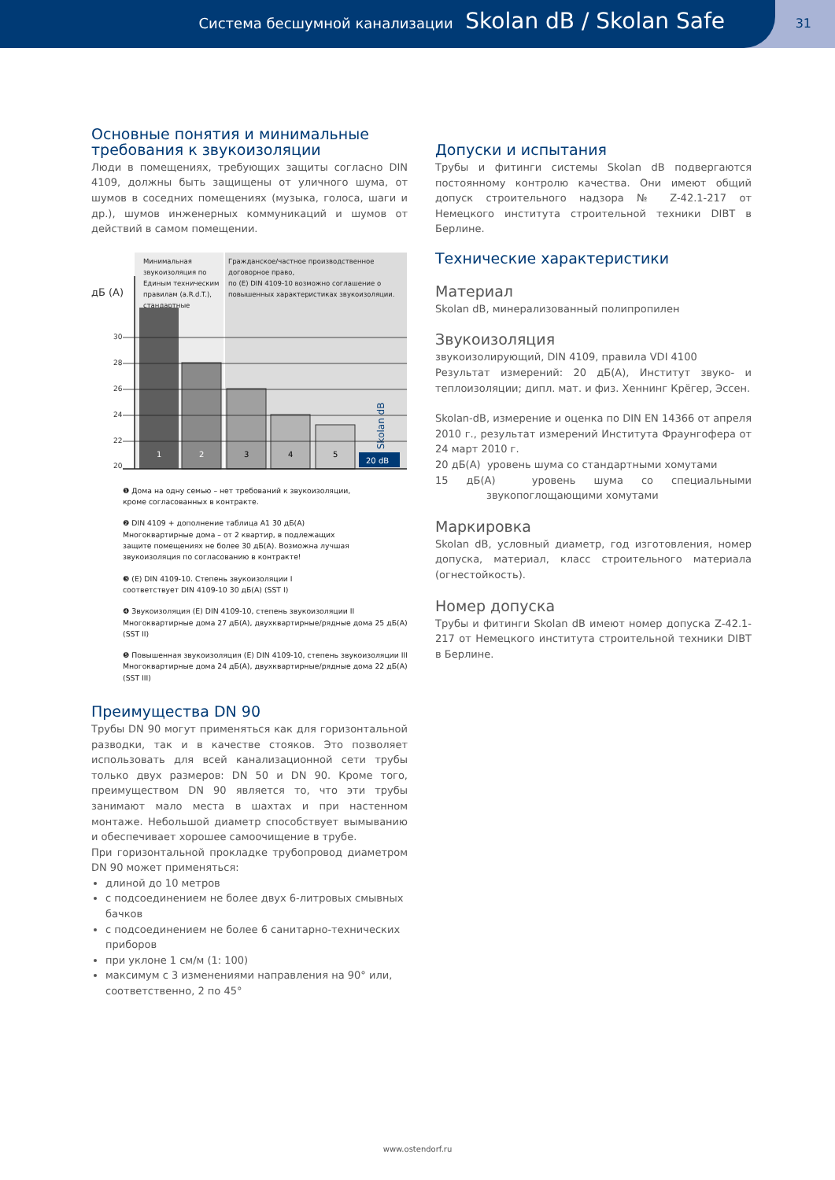Система бесшумной канализации Skolan dB / Skolan Safe 31
Основные понятия и минимальные
требования к звукоизоляции
Люди в помещениях, требующих защиты согласно DIN 4109, должны быть защищены от уличного шума, от шумов в соседних помещениях (музыка, голоса, шаги и др.), шумов инженерных коммуникаций и шумов от действий в самом помещении.
дБ (A)
Минимальная
звукоизоляция по
Единым техническим
правилам (a.R.d.T.),
стандартные
Гражданское/частное производственное
договорное право,
по (E) DIN 4109-10 возможно соглашение о
повышенных характеристиках звукоизоляции.
30
28
26
24
22
20
20 dB
Skolan dB
1
2
3
4
5
❶ Дома на одну семью – нет требований к звукоизоляции,
кроме согласованных в контракте.
❷ DIN 4109 + дополнение таблица A1 30 дБ(A)
Многоквартирные дома – от 2 квартир, в подлежащих
защите помещениях не более 30 дБ(A). Возможна лучшая
звукоизоляция по согласованию в контракте!
❸ (E) DIN 4109-10. Степень звукоизоляции I
соответствует DIN 4109-10 30 дБ(A) (SST I)
❹ Звукоизоляция (E) DIN 4109-10, степень звукоизоляции II
Многоквартирные дома 27 дБ(A), двухквартирные/рядные дома 25 дБ(A)
(SST II)
❺ Повышенная звукоизоляция (E) DIN 4109-10, степень звукоизоляции III
Многоквартирные дома 24 дБ(A), двухквартирные/рядные дома 22 дБ(A)
(SST III)
Преимущества DN 90
Трубы DN 90 могут применяться как для горизонтальной разводки, так и в качестве стояков. Это позволяет использовать для всей канализационной сети трубы только двух размеров: DN 50 и DN 90. Кроме того, преимуществом DN 90 является то, что эти трубы занимают мало места в шахтах и при настенном монтаже. Небольшой диаметр способствует вымыванию и обеспечивает хорошее самоочищение в трубе.
При горизонтальной прокладке трубопровод диаметром DN 90 может применяться:
длиной до 10 метров
с подсоединением не более двух 6-литровых смывных бачков
с подсоединением не более 6 санитарно-технических приборов
при уклоне 1 см/м (1: 100)
максимум с 3 изменениями направления на 90° или, соответственно, 2 по 45°
Допуски и испытания
Трубы и фитинги системы Skolan dB подвергаются постоянному контролю качества. Они имеют общий допуск строительного надзора № Z-42.1-217 от Немецкого института строительной техники DIBT в Берлине.
Технические характеристики
Материал
Skolan dB, минерализованный полипропилен
Звукоизоляция
звукоизолирующий, DIN 4109, правила VDI 4100
Результат измерений: 20 дБ(A), Институт звуко- и теплоизоляции; дипл. мат. и физ. Хеннинг Крёгер, Эссен.
Skolan-dB, измерение и оценка по DIN EN 14366 от апреля 2010 г., результат измерений Института Фраунгофера от 24 март 2010 г.
20 дБ(A) уровень шума со стандартными хомутами
15 дБ(A) уровень шума со специальными звукопоглощающими хомутами
Маркировка
Skolan dB, условный диаметр, год изготовления, номер допуска, материал, класс строительного материала (огнестойкость).
Номер допуска
Трубы и фитинги Skolan dB имеют номер допуска Z-42.1-217 от Немецкого института строительной техники DIBT в Берлине.
www.ostendorf.ru